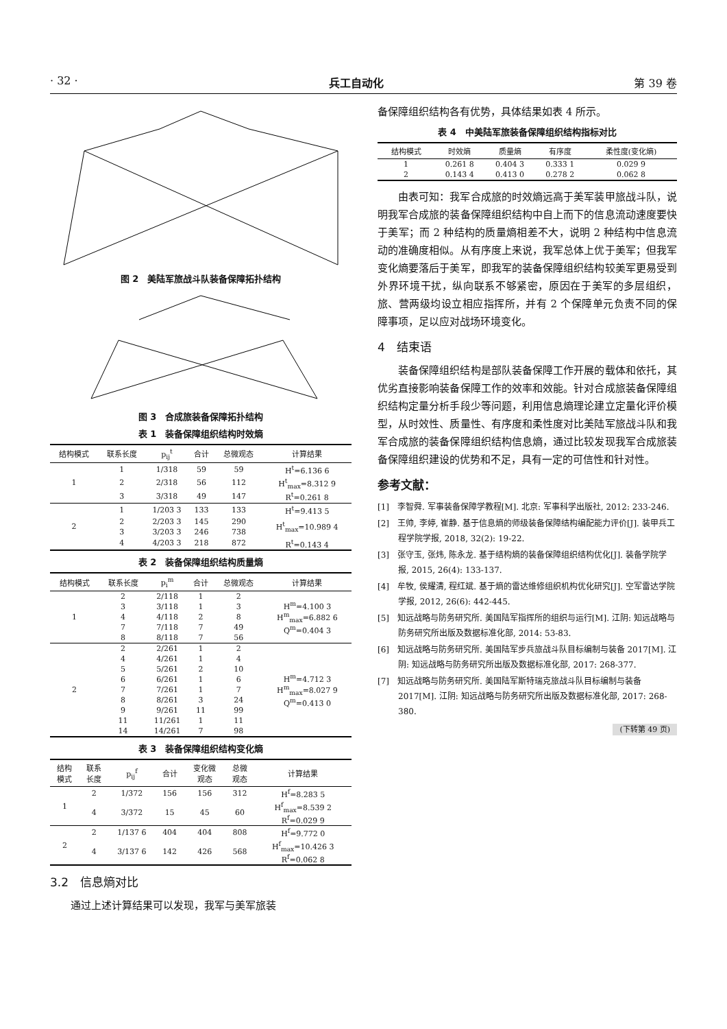· 32 · 兵工自动化 第 39 卷
图 2　美陆军旅战斗队装备保障拓扑结构
图 3　合成旅装备保障拓扑结构
表 1　装备保障组织结构时效熵
| 结构模式 | 联系长度 | p<sub>ij</sub><sup>t</sup> | 合计 | 总微观态 | 计算结果 |
| --- | --- | --- | --- | --- | --- |
| 1 | 1 | 1/318 | 59 | 59 | H<sup>t</sup>=6.136 6 |
| | 2 | 2/318 | 56 | 112 | H<sup>t</sup><sub>max</sub>=8.312 9 |
| | 3 | 3/318 | 49 | 147 | R<sup>t</sup>=0.261 8 |
| 2 | 1 | 1/203 3 | 133 | 133 | H<sup>t</sup>=9.413 5 |
| | 2 | 2/203 3 | 145 | 290 | H<sup>t</sup><sub>max</sub>=10.989 4 |
| | 3 | 3/203 3 | 246 | 738 | |
| | 4 | 4/203 3 | 218 | 872 | R<sup>t</sup>=0.143 4 |
表 2　装备保障组织结构质量熵
| 结构模式 | 联系长度 | p<sub>i</sub><sup>m</sup> | 合计 | 总微观态 | 计算结果 |
| --- | --- | --- | --- | --- | --- |
| 1 | 2 | 2/118 | 1 | 2 | H<sup>m</sup>=4.100 3 H<sup>m</sup><sub>max</sub>=6.882 6 Q<sup>m</sup>=0.404 3 |
| | 3 | 3/118 | 1 | 3 | |
| | 4 | 4/118 | 2 | 8 | |
| | 7 | 7/118 | 7 | 49 | |
| | 8 | 8/118 | 7 | 56 | |
| 2 | 2 | 2/261 | 1 | 2 | H<sup>m</sup>=4.712 3 H<sup>m</sup><sub>max</sub>=8.027 9 Q<sup>m</sup>=0.413 0 |
| | 4 | 4/261 | 1 | 4 | |
| | 5 | 5/261 | 2 | 10 | |
| | 6 | 6/261 | 1 | 6 | |
| | 7 | 7/261 | 1 | 7 | |
| | 8 | 8/261 | 3 | 24 | |
| | 9 | 9/261 | 11 | 99 | |
| | 11 | 11/261 | 1 | 11 | |
| | 14 | 14/261 | 7 | 98 | |
表 3　装备保障组织结构变化熵
| 结构 模式 | 联系 长度 | p<sub>ij</sub><sup>f</sup> | 合计 | 变化微 观态 | 总微 观态 | 计算结果 |
| --- | --- | --- | --- | --- | --- | --- |
| 1 | 2 | 1/372 | 156 | 156 | 312 | H<sup>f</sup>=8.283 5 |
| | 4 | 3/372 | 15 | 45 | 60 | H<sup>f</sup><sub>max</sub>=8.539 2 R<sup>f</sup>=0.029 9 |
| 2 | 2 | 1/137 6 | 404 | 404 | 808 | H<sup>f</sup>=9.772 0 |
| | 4 | 3/137 6 | 142 | 426 | 568 | H<sup>f</sup><sub>max</sub>=10.426 3 R<sup>f</sup>=0.062 8 |
3.2　信息熵对比
通过上述计算结果可以发现，我军与美军旅装
备保障组织结构各有优势，具体结果如表 4 所示。
表 4　中美陆军旅装备保障组织结构指标对比
| 结构模式 | 时效熵 | 质量熵 | 有序度 | 柔性度(变化熵) |
| --- | --- | --- | --- | --- |
| 1 | 0.261 8 | 0.404 3 | 0.333 1 | 0.029 9 |
| 2 | 0.143 4 | 0.413 0 | 0.278 2 | 0.062 8 |
由表可知：我军合成旅的时效熵远高于美军装甲旅战斗队，说明我军合成旅的装备保障组织结构中自上而下的信息流动速度要快于美军；而 2 种结构的质量熵相差不大，说明 2 种结构中信息流动的准确度相似。从有序度上来说，我军总体上优于美军；但我军变化熵要落后于美军，即我军的装备保障组织结构较美军更易受到外界环境干扰，纵向联系不够紧密，原因在于美军的多层组织，旅、营两级均设立相应指挥所，并有 2 个保障单元负责不同的保障事项，足以应对战场环境变化。
4　结束语
装备保障组织结构是部队装备保障工作开展的载体和依托，其优劣直接影响装备保障工作的效率和效能。针对合成旅装备保障组织结构定量分析手段少等问题，利用信息熵理论建立定量化评价模型，从时效性、质量性、有序度和柔性度对比美陆军旅战斗队和我军合成旅的装备保障组织结构信息熵，通过比较发现我军合成旅装备保障组织建设的优势和不足，具有一定的可信性和针对性。
参考文献：
[1]　李智舜. 军事装备保障学教程[M]. 北京: 军事科学出版社, 2012: 233-246.
[2]　王帅, 李婷, 崔静. 基于信息熵的师级装备保障结构编配能力评价[J]. 装甲兵工程学院学报, 2018, 32(2): 19-22.
[3]　张守玉, 张炜, 陈永龙. 基于结构熵的装备保障组织结构优化[J]. 装备学院学报, 2015, 26(4): 133-137.
[4]　牟牧, 侯耀清, 程红斌. 基于熵的雷达维修组织机构优化研究[J]. 空军雷达学院学报, 2012, 26(6): 442-445.
[5]　知远战略与防务研究所. 美国陆军指挥所的组织与运行[M]. 江阴: 知远战略与防务研究所出版及数据标准化部, 2014: 53-83.
[6]　知远战略与防务研究所. 美国陆军步兵旅战斗队目标编制与装备 2017[M]. 江阴: 知远战略与防务研究所出版及数据标准化部, 2017: 268-377.
[7]　知远战略与防务研究所. 美国陆军斯特瑞克旅战斗队目标编制与装备 2017[M]. 江阴: 知远战略与防务研究所出版及数据标准化部, 2017: 268-380.
(下转第 49 页)